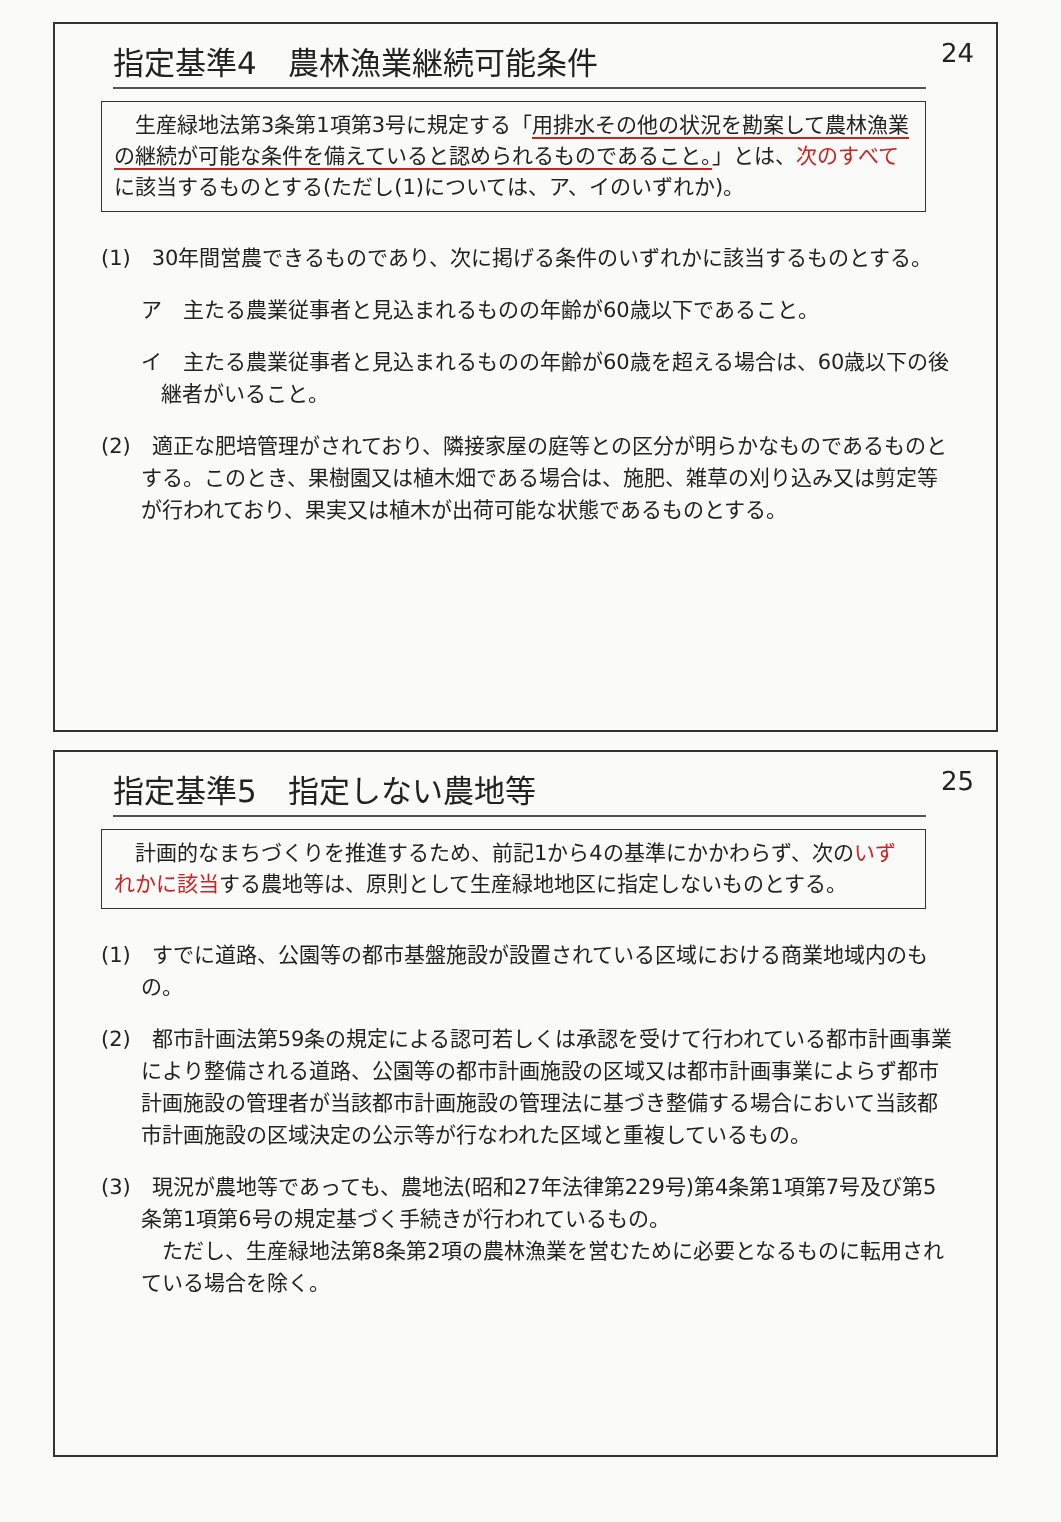24
指定基準4　農林漁業継続可能条件
　生産緑地法第3条第1項第3号に規定する「用排水その他の状況を勘案して農林漁業の継続が可能な条件を備えていると認められるものであること。」とは、次のすべてに該当するものとする(ただし(1)については、ア、イのいずれか)。
(1)　30年間営農できるものであり、次に掲げる条件のいずれかに該当するものとする。
ア　主たる農業従事者と見込まれるものの年齢が60歳以下であること。
イ　主たる農業従事者と見込まれるものの年齢が60歳を超える場合は、60歳以下の後継者がいること。
(2)　適正な肥培管理がされており、隣接家屋の庭等との区分が明らかなものであるものとする。このとき、果樹園又は植木畑である場合は、施肥、雑草の刈り込み又は剪定等が行われており、果実又は植木が出荷可能な状態であるものとする。
25
指定基準5　指定しない農地等
　計画的なまちづくりを推進するため、前記1から4の基準にかかわらず、次のいずれかに該当する農地等は、原則として生産緑地地区に指定しないものとする。
(1)　すでに道路、公園等の都市基盤施設が設置されている区域における商業地域内のもの。
(2)　都市計画法第59条の規定による認可若しくは承認を受けて行われている都市計画事業により整備される道路、公園等の都市計画施設の区域又は都市計画事業によらず都市計画施設の管理者が当該都市計画施設の管理法に基づき整備する場合において当該都市計画施設の区域決定の公示等が行なわれた区域と重複しているもの。
(3)　現況が農地等であっても、農地法(昭和27年法律第229号)第4条第1項第7号及び第5条第1項第6号の規定基づく手続きが行われているもの。
　ただし、生産緑地法第8条第2項の農林漁業を営むために必要となるものに転用されている場合を除く。